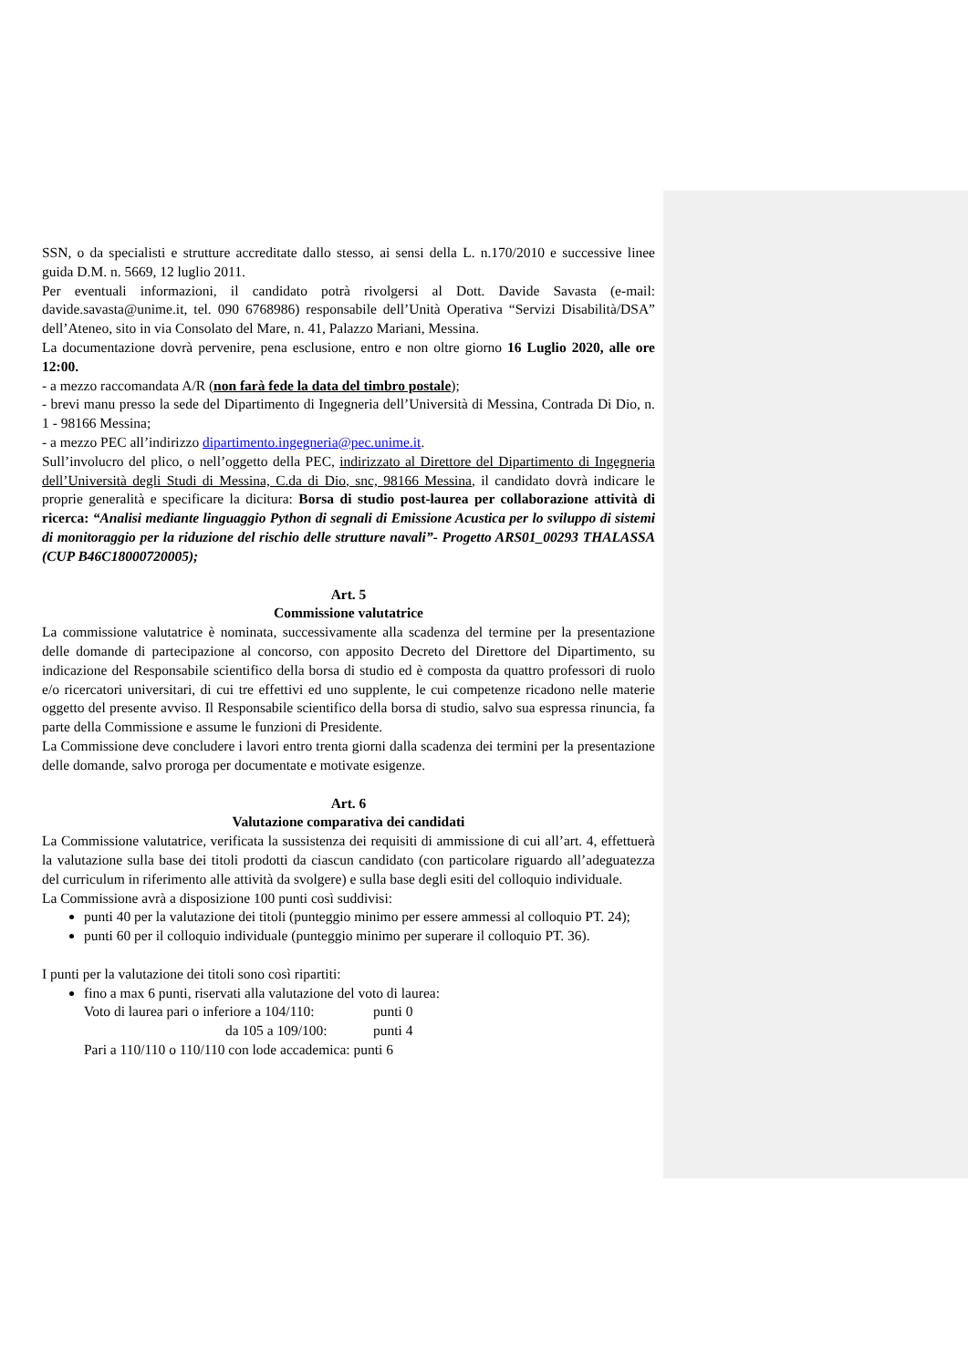SSN, o da specialisti e strutture accreditate dallo stesso, ai sensi della L. n.170/2010 e successive linee guida D.M. n. 5669, 12 luglio 2011.
Per eventuali informazioni, il candidato potrà rivolgersi al Dott. Davide Savasta (e-mail: davide.savasta@unime.it, tel. 090 6768986) responsabile dell’Unità Operativa “Servizi Disabilità/DSA” dell’Ateneo, sito in via Consolato del Mare, n. 41, Palazzo Mariani, Messina.
La documentazione dovrà pervenire, pena esclusione, entro e non oltre giorno 16 Luglio 2020, alle ore 12:00.
- a mezzo raccomandata A/R (non farà fede la data del timbro postale);
- brevi manu presso la sede del Dipartimento di Ingegneria dell’Università di Messina, Contrada Di Dio, n. 1 - 98166 Messina;
- a mezzo PEC all’indirizzo dipartimento.ingegneria@pec.unime.it.
Sull’involucro del plico, o nell’oggetto della PEC, indirizzato al Direttore del Dipartimento di Ingegneria dell’Università degli Studi di Messina, C.da di Dio, snc, 98166 Messina, il candidato dovrà indicare le proprie generalità e specificare la dicitura: Borsa di studio post-laurea per collaborazione attività di ricerca: “Analisi mediante linguaggio Python di segnali di Emissione Acustica per lo sviluppo di sistemi di monitoraggio per la riduzione del rischio delle strutture navali”- Progetto ARS01_00293 THALASSA (CUP B46C18000720005);
Art. 5
Commissione valutatrice
La commissione valutatrice è nominata, successivamente alla scadenza del termine per la presentazione delle domande di partecipazione al concorso, con apposito Decreto del Direttore del Dipartimento, su indicazione del Responsabile scientifico della borsa di studio ed è composta da quattro professori di ruolo e/o ricercatori universitari, di cui tre effettivi ed uno supplente, le cui competenze ricadono nelle materie oggetto del presente avviso. Il Responsabile scientifico della borsa di studio, salvo sua espressa rinuncia, fa parte della Commissione e assume le funzioni di Presidente.
La Commissione deve concludere i lavori entro trenta giorni dalla scadenza dei termini per la presentazione delle domande, salvo proroga per documentate e motivate esigenze.
Art. 6
Valutazione comparativa dei candidati
La Commissione valutatrice, verificata la sussistenza dei requisiti di ammissione di cui all’art. 4, effettuerà la valutazione sulla base dei titoli prodotti da ciascun candidato (con particolare riguardo all’adeguatezza del curriculum in riferimento alle attività da svolgere) e sulla base degli esiti del colloquio individuale.
La Commissione avrà a disposizione 100 punti così suddivisi:
punti 40 per la valutazione dei titoli (punteggio minimo per essere ammessi al colloquio PT. 24);
punti 60 per il colloquio individuale (punteggio minimo per superare il colloquio PT. 36).
I punti per la valutazione dei titoli sono così ripartiti:
fino a max 6 punti, riservati alla valutazione del voto di laurea:
Voto di laurea pari o inferiore a 104/110: punti 0
da 105 a 109/100: punti 4
Pari a 110/110 o 110/110 con lode accademica: punti 6